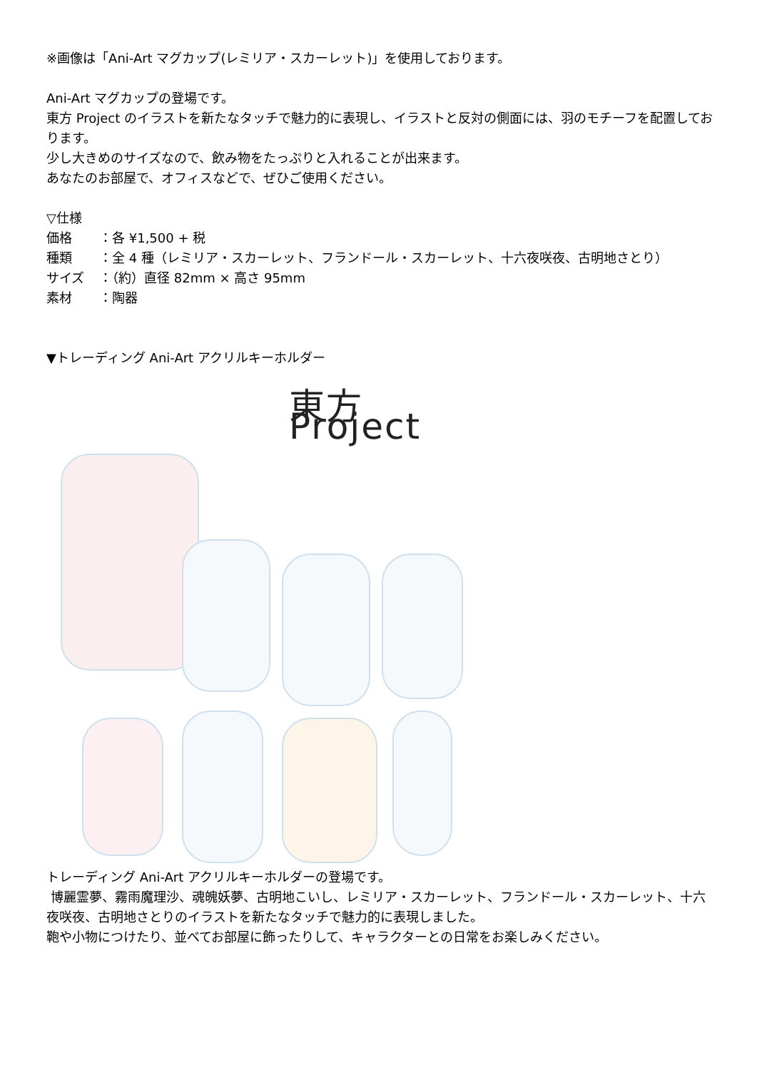※画像は「Ani-Art マグカップ(レミリア・スカーレット)」を使用しております。
Ani-Art マグカップの登場です。
東方 Project のイラストを新たなタッチで魅力的に表現し、イラストと反対の側面には、羽のモチーフを配置しております。
少し大きめのサイズなので、飲み物をたっぷりと入れることが出来ます。
あなたのお部屋で、オフィスなどで、ぜひご使用ください。
▽仕様
| 価格 | ：各 ¥1,500 + 税 |
| 種類 | ：全 4 種（レミリア・スカーレット、フランドール・スカーレット、十六夜咲夜、古明地さとり） |
| サイズ | ：（約）直径 82mm × 高さ 95mm |
| 素材 | ：陶器 |
▼トレーディング Ani-Art アクリルキーホルダー
東方 Project
トレーディング Ani-Art アクリルキーホルダーの登場です。
博麗霊夢、霧雨魔理沙、魂魄妖夢、古明地こいし、レミリア・スカーレット、フランドール・スカーレット、十六夜咲夜、古明地さとりのイラストを新たなタッチで魅力的に表現しました。
鞄や小物につけたり、並べてお部屋に飾ったりして、キャラクターとの日常をお楽しみください。